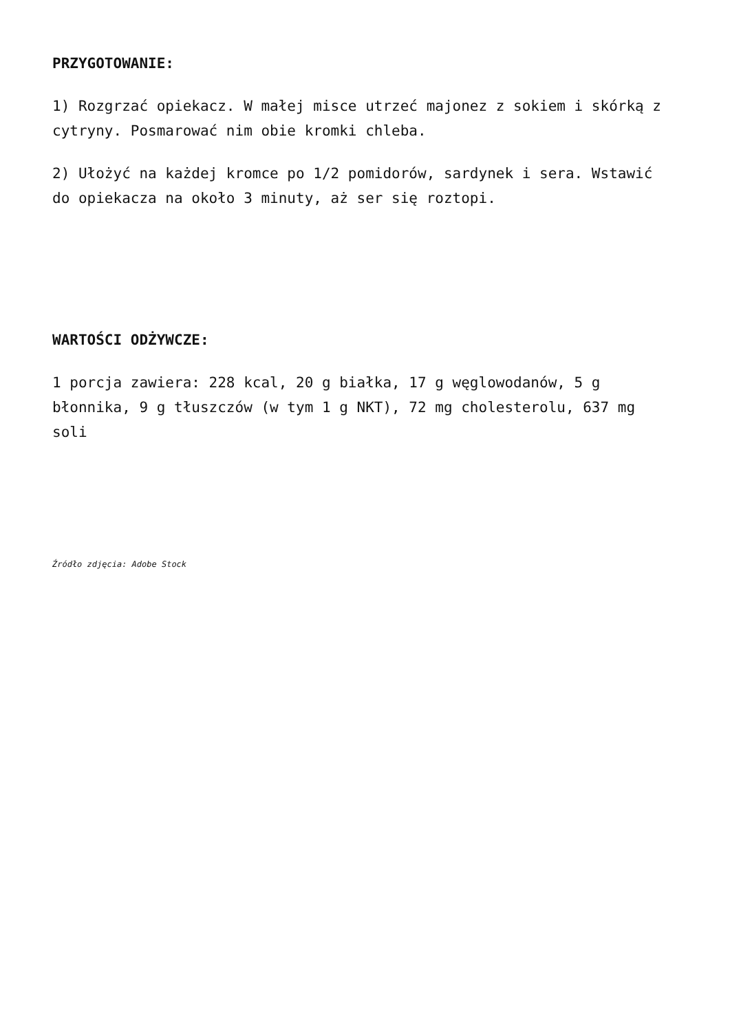PRZYGOTOWANIE:
1) Rozgrzać opiekacz. W małej misce utrzeć majonez z sokiem i skórką z cytryny. Posmarować nim obie kromki chleba.
2) Ułożyć na każdej kromce po 1/2 pomidorów, sardynek i sera. Wstawić do opiekacza na około 3 minuty, aż ser się roztopi.
WARTOŚCI ODŻYWCZE:
1 porcja zawiera: 228 kcal, 20 g białka, 17 g węglowodanów, 5 g błonnika, 9 g tłuszczów (w tym 1 g NKT), 72 mg cholesterolu, 637 mg soli
Źródło zdjęcia: Adobe Stock